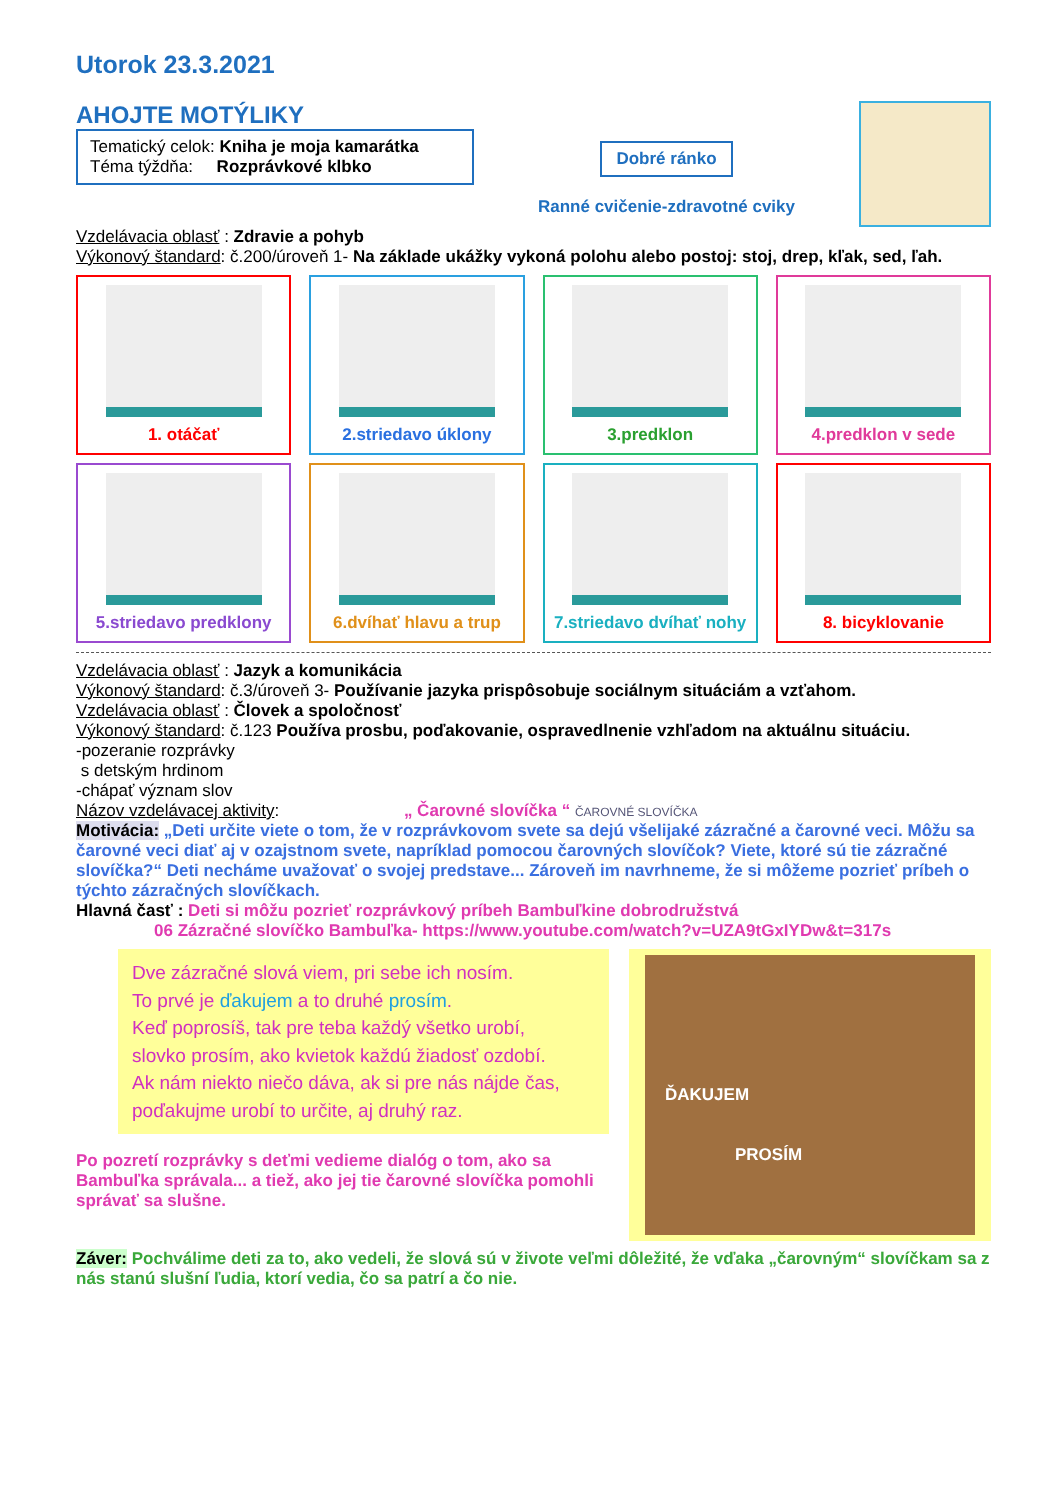Utorok 23.3.2021
AHOJTE MOTÝLIKY
Tematický celok: Kniha je moja kamarátka
Téma týždňa: Rozprávkové klbko
Dobré ránko
Ranné cvičenie-zdravotné cviky
Vzdelávacia oblasť : Zdravie a pohyb
Výkonový štandard: č.200/úroveň 1- Na základe ukážky vykoná polohu alebo postoj: stoj, drep, kľak, sed, ľah.
1. otáčať 2.striedavo úklony 3.predklon 4.predklon v sede
5.striedavo predklony 6.dvíhať hlavu a trup 7.striedavo dvíhať nohy 8. bicyklovanie
Vzdelávacia oblasť : Jazyk a komunikácia
Výkonový štandard: č.3/úroveň 3- Používanie jazyka prispôsobuje sociálnym situáciám a vzťahom.
Vzdelávacia oblasť : Človek a spoločnosť
Výkonový štandard: č.123 Používa prosbu, poďakovanie, ospravedlnenie vzhľadom na aktuálnu situáciu.
-pozeranie rozprávky
s detským hrdinom
-chápať význam slov
Názov vzdelávacej aktivity: „ Čarovné slovíčka “ ČAROVNÉ SLOVÍČKA
Motivácia: „Deti určite viete o tom, že v rozprávkovom svete sa dejú všelijaké zázračné a čarovné veci. Môžu sa čarovné veci diať aj v ozajstnom svete, napríklad pomocou čarovných slovíčok? Viete, ktoré sú tie zázračné slovíčka?“ Deti necháme uvažovať o svojej predstave... Zároveň im navrhneme, že si môžeme pozrieť príbeh o týchto zázračných slovíčkach.
Hlavná časť : Deti si môžu pozrieť rozprávkový príbeh Bambuľkine dobrodružstvá
06 Zázračné slovíčko Bambuľka- https://www.youtube.com/watch?v=UZA9tGxIYDw&t=317s
Dve zázračné slová viem, pri sebe ich nosím.
To prvé je ďakujem a to druhé prosím.
Keď poprosíš, tak pre teba každý všetko urobí,
slovko prosím, ako kvietok každú žiadosť ozdobí.
Ak nám niekto niečo dáva, ak si pre nás nájde čas,
poďakujme urobí to určite, aj druhý raz.
Po pozretí rozprávky s deťmi vedieme dialóg o tom, ako sa Bambuľka správala... a tiež, ako jej tie čarovné slovíčka pomohli správať sa slušne.
ĎAKUJEM
PROSÍM
Záver: Pochválime deti za to, ako vedeli, že slová sú v živote veľmi dôležité, že vďaka „čarovným“ slovíčkam sa z nás stanú slušní ľudia, ktorí vedia, čo sa patrí a čo nie.